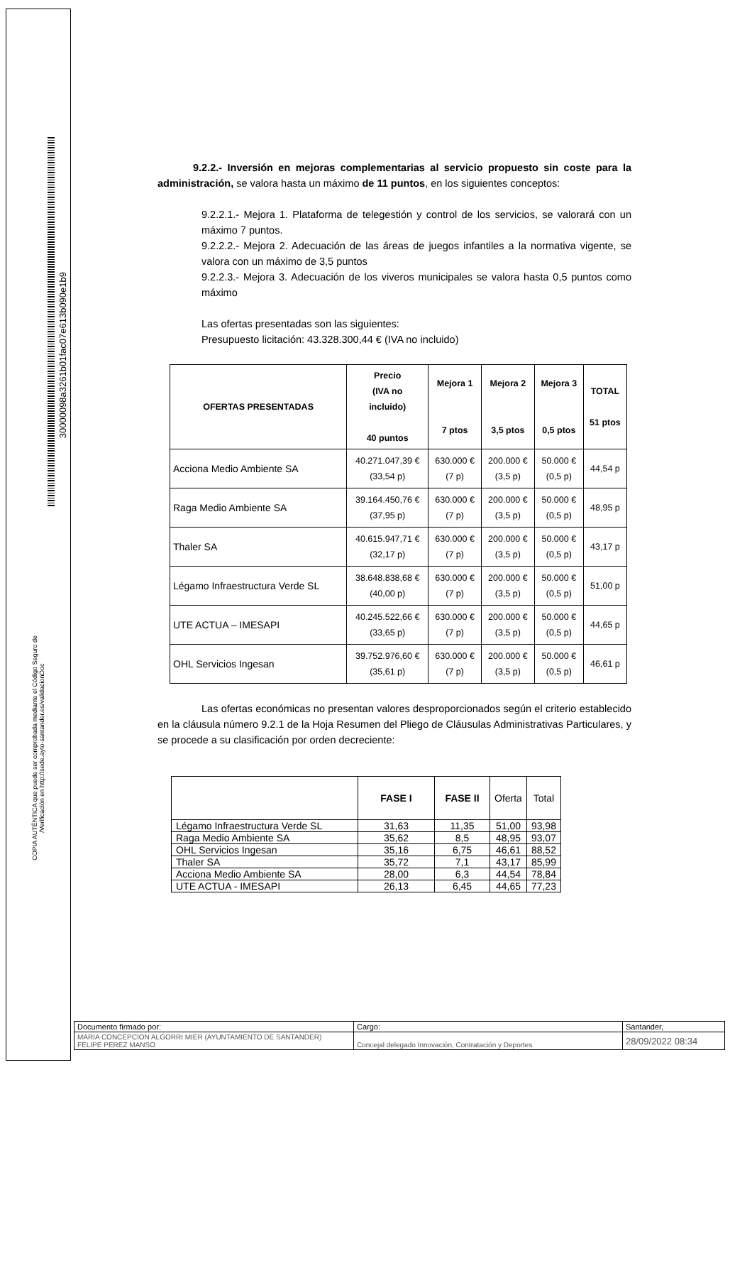30000098a3261b01fac07e613b090e1b9
COPIA AUTÉNTICA que puede ser comprobada mediante el Código Seguro de
/Verificación en http://sede.ayto-santander.es/validacionDoc
9.2.2.- Inversión en mejoras complementarias al servicio propuesto sin coste para la administración, se valora hasta un máximo de 11 puntos, en los siguientes conceptos:
9.2.2.1.- Mejora 1. Plataforma de telegestión y control de los servicios, se valorará con un máximo 7 puntos.
9.2.2.2.- Mejora 2. Adecuación de las áreas de juegos infantiles a la normativa vigente, se valora con un máximo de 3,5 puntos
9.2.2.3.- Mejora 3. Adecuación de los viveros municipales se valora hasta 0,5 puntos como máximo
Las ofertas presentadas son las siguientes:
Presupuesto licitación: 43.328.300,44 € (IVA no incluido)
| OFERTAS PRESENTADAS | Precio (IVA no incluido) 40 puntos | Mejora 1 7 ptos | Mejora 2 3,5 ptos | Mejora 3 0,5 ptos | TOTAL 51 ptos |
| --- | --- | --- | --- | --- | --- |
| Acciona Medio Ambiente SA | 40.271.047,39 € (33,54 p) | 630.000 € (7 p) | 200.000 € (3,5 p) | 50.000 € (0,5 p) | 44,54 p |
| Raga Medio Ambiente SA | 39.164.450,76 € (37,95 p) | 630.000 € (7 p) | 200.000 € (3,5 p) | 50.000 € (0,5 p) | 48,95 p |
| Thaler SA | 40.615.947,71 € (32,17 p) | 630.000 € (7 p) | 200.000 € (3,5 p) | 50.000 € (0,5 p) | 43,17 p |
| Légamo Infraestructura Verde SL | 38.648.838,68 € (40,00 p) | 630.000 € (7 p) | 200.000 € (3,5 p) | 50.000 € (0,5 p) | 51,00 p |
| UTE ACTUA – IMESAPI | 40.245.522,66 € (33,65 p) | 630.000 € (7 p) | 200.000 € (3,5 p) | 50.000 € (0,5 p) | 44,65 p |
| OHL Servicios Ingesan | 39.752.976,60 € (35,61 p) | 630.000 € (7 p) | 200.000 € (3,5 p) | 50.000 € (0,5 p) | 46,61 p |
Las ofertas económicas no presentan valores desproporcionados según el criterio establecido en la cláusula número 9.2.1 de la Hoja Resumen del Pliego de Cláusulas Administrativas Particulares, y se procede a su clasificación por orden decreciente:
| | FASE I | FASE II | Oferta | Total |
| Légamo Infraestructura Verde SL | 31,63 | 11,35 | 51,00 | 93,98 |
| Raga Medio Ambiente SA | 35,62 | 8,5 | 48,95 | 93,07 |
| OHL Servicios Ingesan | 35,16 | 6,75 | 46,61 | 88,52 |
| Thaler SA | 35,72 | 7,1 | 43,17 | 85,99 |
| Acciona Medio Ambiente SA | 28,00 | 6,3 | 44,54 | 78,84 |
| UTE ACTUA - IMESAPI | 26,13 | 6,45 | 44,65 | 77,23 |
| Documento firmado por: | Cargo: | Santander, |
| MARIA CONCEPCION ALGORRI MIER (AYUNTAMIENTO DE SANTANDER) FELIPE PEREZ MANSO | Concejal delegado Innovación, Contratación y Deportes | 28/09/2022 08:34 |